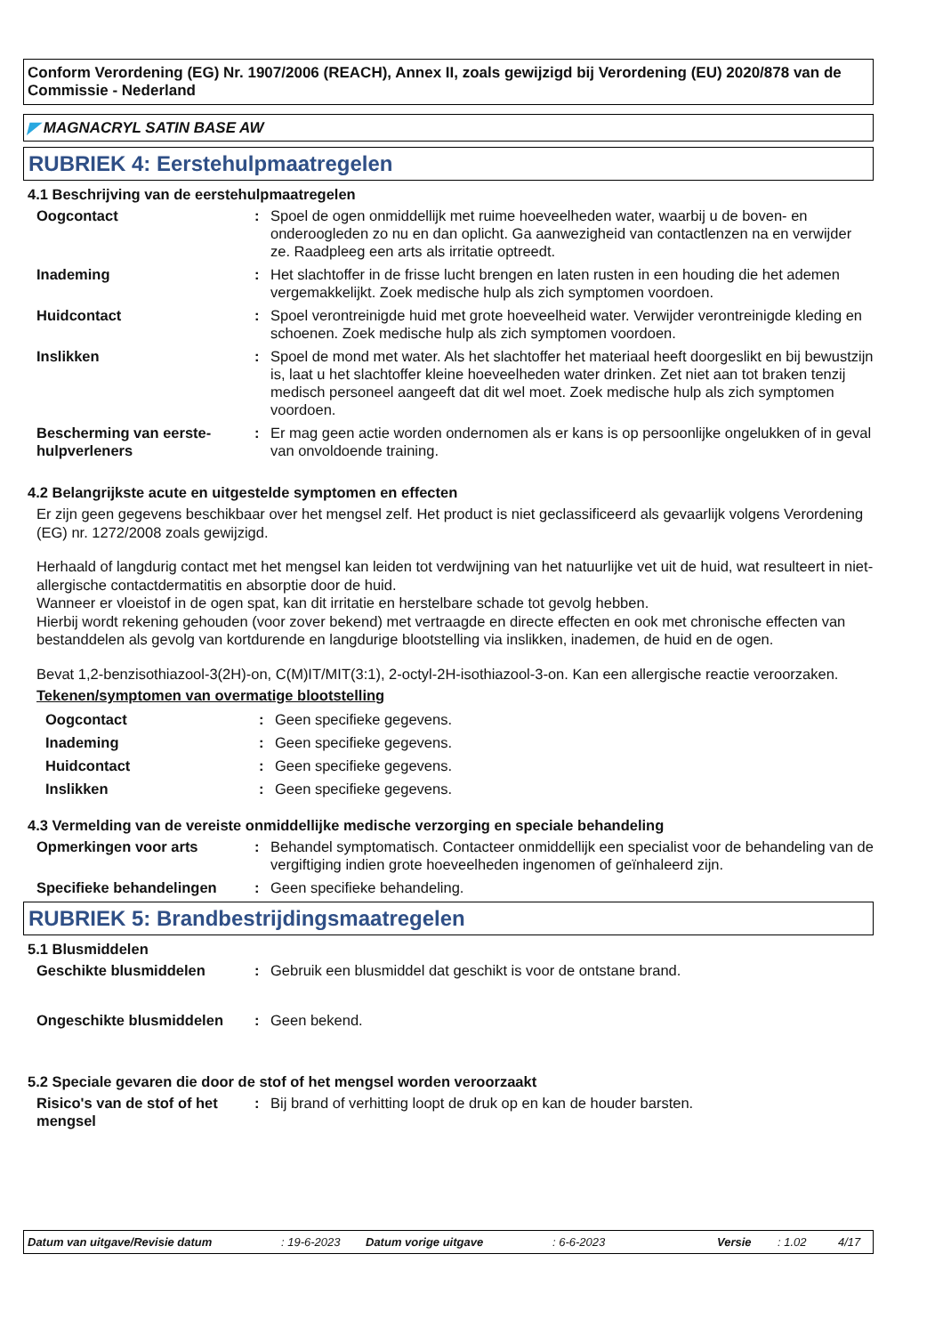Conform Verordening (EG) Nr. 1907/2006 (REACH), Annex II, zoals gewijzigd bij Verordening (EU) 2020/878 van de Commissie - Nederland
◤ MAGNACRYL SATIN BASE AW
RUBRIEK 4: Eerstehulpmaatregelen
4.1 Beschrijving van de eerstehulpmaatregelen
Oogcontact : Spoel de ogen onmiddellijk met ruime hoeveelheden water, waarbij u de boven- en onderoogleden zo nu en dan oplicht. Ga aanwezigheid van contactlenzen na en verwijder ze. Raadpleeg een arts als irritatie optreedt.
Inademing : Het slachtoffer in de frisse lucht brengen en laten rusten in een houding die het ademen vergemakkelijkt. Zoek medische hulp als zich symptomen voordoen.
Huidcontact : Spoel verontreinigde huid met grote hoeveelheid water. Verwijder verontreinigde kleding en schoenen. Zoek medische hulp als zich symptomen voordoen.
Inslikken : Spoel de mond met water. Als het slachtoffer het materiaal heeft doorgeslikt en bij bewustzijn is, laat u het slachtoffer kleine hoeveelheden water drinken. Zet niet aan tot braken tenzij medisch personeel aangeeft dat dit wel moet. Zoek medische hulp als zich symptomen voordoen.
Bescherming van eerste-hulpverleners
: Er mag geen actie worden ondernomen als er kans is op persoonlijke ongelukken of in geval van onvoldoende training.
4.2 Belangrijkste acute en uitgestelde symptomen en effecten
Er zijn geen gegevens beschikbaar over het mengsel zelf. Het product is niet geclassificeerd als gevaarlijk volgens Verordening (EG) nr. 1272/2008 zoals gewijzigd.
Herhaald of langdurig contact met het mengsel kan leiden tot verdwijning van het natuurlijke vet uit de huid, wat resulteert in niet-allergische contactdermatitis en absorptie door de huid.
Wanneer er vloeistof in de ogen spat, kan dit irritatie en herstelbare schade tot gevolg hebben.
Hierbij wordt rekening gehouden (voor zover bekend) met vertraagde en directe effecten en ook met chronische effecten van bestanddelen als gevolg van kortdurende en langdurige blootstelling via inslikken, inademen, de huid en de ogen.
Bevat 1,2-benzisothiazool-3(2H)-on, C(M)IT/MIT(3:1), 2-octyl-2H-isothiazool-3-on. Kan een allergische reactie veroorzaken.
Tekenen/symptomen van overmatige blootstelling
Oogcontact : Geen specifieke gegevens.
Inademing : Geen specifieke gegevens.
Huidcontact : Geen specifieke gegevens.
Inslikken : Geen specifieke gegevens.
4.3 Vermelding van de vereiste onmiddellijke medische verzorging en speciale behandeling
Opmerkingen voor arts : Behandel symptomatisch. Contacteer onmiddellijk een specialist voor de behandeling van de vergiftiging indien grote hoeveelheden ingenomen of geïnhaleerd zijn.
Specifieke behandelingen : Geen specifieke behandeling.
RUBRIEK 5: Brandbestrijdingsmaatregelen
5.1 Blusmiddelen
Geschikte blusmiddelen : Gebruik een blusmiddel dat geschikt is voor de ontstane brand.
Ongeschikte blusmiddelen : Geen bekend.
5.2 Speciale gevaren die door de stof of het mengsel worden veroorzaakt
Risico's van de stof of het mengsel
: Bij brand of verhitting loopt de druk op en kan de houder barsten.
Datum van uitgave/Revisie datum: 19-6-2023 Datum vorige uitgave: 6-6-2023 Versie: 1.02 4/17